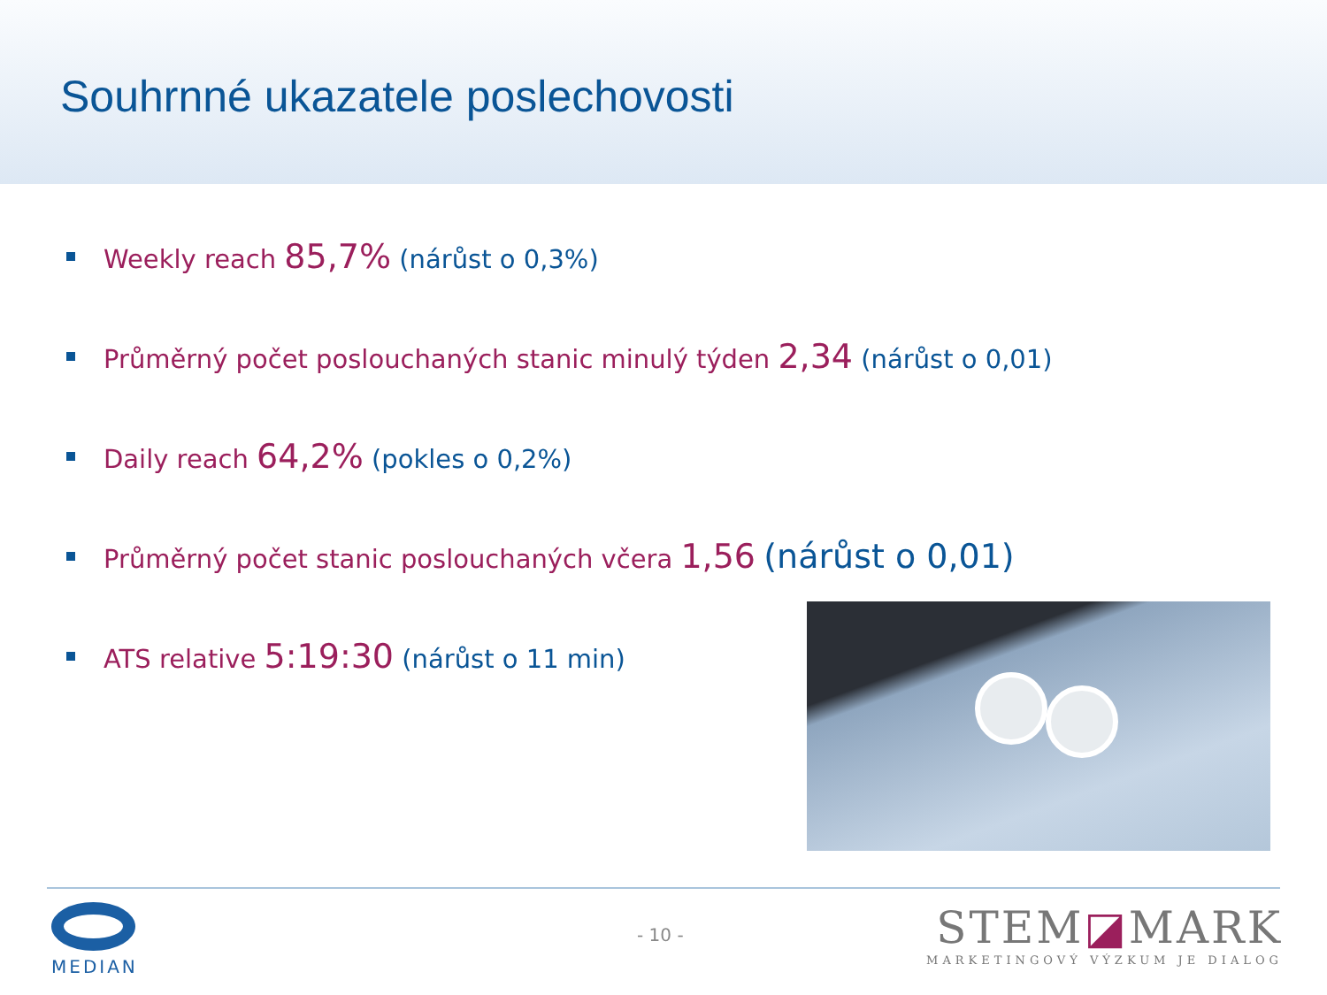Souhrnné ukazatele poslechovosti
Weekly reach 85,7% (nárůst o 0,3%)
Průměrný počet poslouchaných stanic minulý týden 2,34 (nárůst o 0,01)
Daily reach 64,2% (pokles o 0,2%)
Průměrný počet stanic poslouchaných včera 1,56 (nárůst o 0,01)
ATS relative 5:19:30 (nárůst o 11 min)
MEDIAN
- 10 -
STEM◪MARK
MARKETINGOVÝ VÝZKUM JE DIALOG